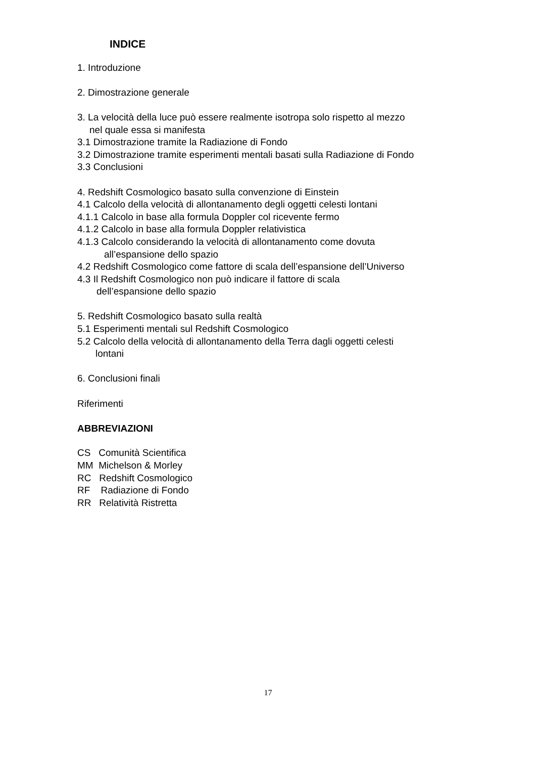INDICE
1. Introduzione
2. Dimostrazione generale
3. La velocità della luce può essere realmente isotropa solo rispetto al mezzo
nel quale essa si manifesta
3.1 Dimostrazione tramite la Radiazione di Fondo
3.2 Dimostrazione tramite esperimenti mentali basati sulla Radiazione di Fondo
3.3 Conclusioni
4. Redshift Cosmologico basato sulla convenzione di Einstein
4.1 Calcolo della velocità di allontanamento degli oggetti celesti lontani
4.1.1 Calcolo in base alla formula Doppler col ricevente fermo
4.1.2 Calcolo in base alla formula Doppler relativistica
4.1.3 Calcolo considerando la velocità di allontanamento come dovuta
all’espansione dello spazio
4.2 Redshift Cosmologico come fattore di scala dell’espansione dell’Universo
4.3 Il Redshift Cosmologico non può indicare il fattore di scala
dell’espansione dello spazio
5. Redshift Cosmologico basato sulla realtà
5.1 Esperimenti mentali sul Redshift Cosmologico
5.2 Calcolo della velocità di allontanamento della Terra dagli oggetti celesti
lontani
6. Conclusioni finali
Riferimenti
ABBREVIAZIONI
CS Comunità Scientifica
MM Michelson & Morley
RC Redshift Cosmologico
RF Radiazione di Fondo
RR Relatività Ristretta
17